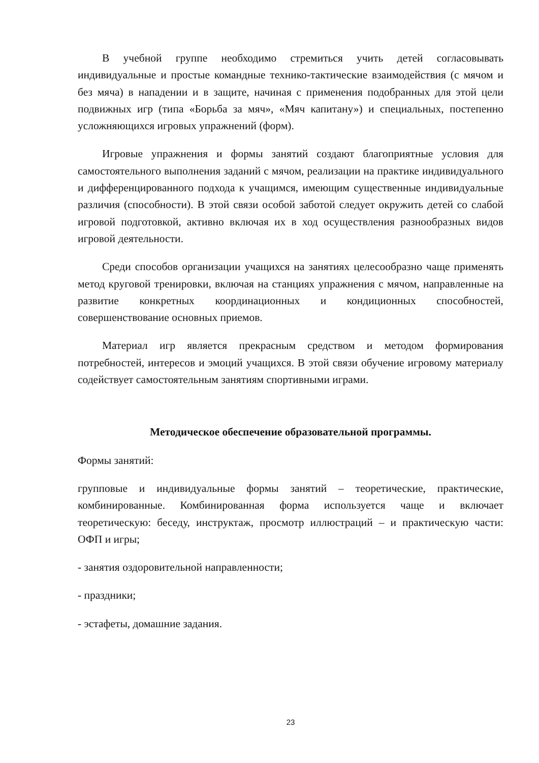В учебной группе необходимо стремиться учить детей согласовывать индивидуальные и простые командные технико-тактические взаимодействия (с мячом и без мяча) в нападении и в защите, начиная с применения подобранных для этой цели подвижных игр (типа «Борьба за мяч», «Мяч капитану») и специальных, постепенно усложняющихся игровых упражнений (форм).
Игровые упражнения и формы занятий создают благоприятные условия для самостоятельного выполнения заданий с мячом, реализации на практике индивидуального и дифференцированного подхода к учащимся, имеющим существенные индивидуальные различия (способности). В этой связи особой заботой следует окружить детей со слабой игровой подготовкой, активно включая их в ход осуществления разнообразных видов игровой деятельности.
Среди способов организации учащихся на занятиях целесообразно чаще применять метод круговой тренировки, включая на станциях упражнения с мячом, направленные на развитие конкретных координационных и кондиционных способностей, совершенствование основных приемов.
Материал игр является прекрасным средством и методом формирования потребностей, интересов и эмоций учащихся. В этой связи обучение игровому материалу содействует самостоятельным занятиям спортивными играми.
Методическое обеспечение образовательной программы.
Формы занятий:
групповые и индивидуальные формы занятий – теоретические, практические, комбинированные. Комбинированная форма используется чаще и включает теоретическую: беседу, инструктаж, просмотр иллюстраций – и практическую части: ОФП и игры;
- занятия оздоровительной направленности;
- праздники;
- эстафеты, домашние задания.
23